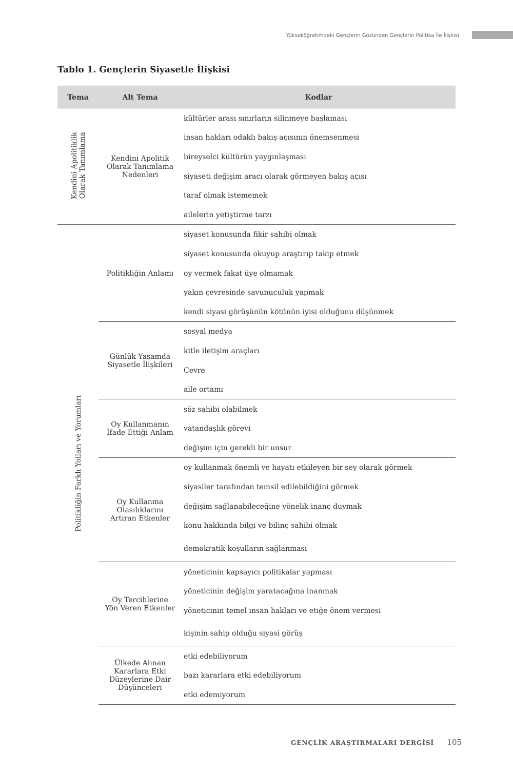Yükseköğretimdeki Gençlerin Gözünden Gençlerin Politika İle İlişkisi
Tablo 1. Gençlerin Siyasetle İlişkisi
| Tema | Alt Tema | Kodlar |
| --- | --- | --- |
| Kendini Apolitiklik Olarak Tanımlama | Kendini Apolitik Olarak Tanımlama Nedenleri | kültürler arası sınırların silinmeye başlaması |
| | | insan hakları odaklı bakış açısının önemsenmesi |
| | | bireyselci kültürün yaygınlaşması |
| | | siyaseti değişim aracı olarak görmeyen bakış açısı |
| | | taraf olmak istememek |
| | | ailelerin yetiştirme tarzı |
| Politikliğin Farklı Yolları ve Yorumları | Politikliğin Anlamı | siyaset konusunda fikir sahibi olmak |
| | | siyaset konusunda okuyup araştırıp takip etmek |
| | | oy vermek fakat üye olmamak |
| | | yakın çevresinde savunuculuk yapmak |
| | | kendi siyasi görüşünün kötünün iyisi olduğunu düşünmek |
| | Günlük Yaşamda Siyasetle İlişkileri | sosyal medya |
| | | kitle iletişim araçları |
| | | Çevre |
| | | aile ortamı |
| | Oy Kullanmanın İfade Ettiği Anlam | söz sahibi olabilmek |
| | | vatandaşlık görevi |
| | | değişim için gerekli bir unsur |
| | Oy Kullanma Olasılıklarını Artıran Etkenler | oy kullanmak önemli ve hayatı etkileyen bir şey olarak görmek |
| | | siyasiler tarafından temsil edilebildiğini görmek |
| | | değişim sağlanabileceğine yönelik inanç duymak |
| | | konu hakkında bilgi ve bilinç sahibi olmak |
| | | demokratik koşulların sağlanması |
| | Oy Tercihlerine Yön Veren Etkenler | yöneticinin kapsayıcı politikalar yapması |
| | | yöneticinin değişim yaratacağına inanmak |
| | | yöneticinin temel insan hakları ve etiğe önem vermesi |
| | | kişinin sahip olduğu siyasi görüş |
| | Ülkede Alınan Kararlara Etki Düzeylerine Dair Düşünceleri | etki edebiliyorum |
| | | bazı kararlara etki edebiliyorum |
| | | etki edemiyorum |
GENÇLİK ARAŞTIRMALARI DERGİSİ 105